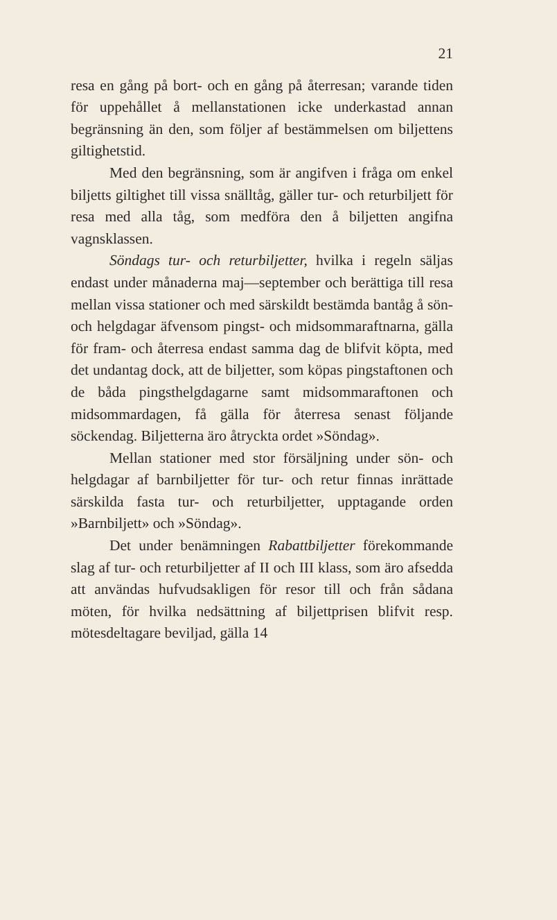21
resa en gång på bort- och en gång på åter­resan; varande tiden för uppehållet å mellan­stationen icke underkastad annan begränsning än den, som följer af bestämmelsen om biljettens giltighetstid.
Med den begränsning, som är angifven i fråga om enkel biljetts giltighet till vissa snäll­tåg, gäller tur- och returbiljett för resa med alla tåg, som medföra den å biljetten angifna vagnsklassen.
Söndags tur- och returbiljetter, hvilka i re­geln säljas endast under månaderna maj—sep­tember och berättiga till resa mellan vissa statio­ner och med särskildt bestämda bantåg å sön- och helgdagar äfvensom pingst- och midsommar­aftnarna, gälla för fram- och återresa endast samma dag de blifvit köpta, med det undantag dock, att de biljetter, som köpas pingstaftonen och de båda pingsthelgdagarne samt midsom­maraftonen och midsommardagen, få gälla för återresa senast följande söckendag. Biljetterna äro åtryckta ordet »Söndag».
Mellan stationer med stor försäljning un­der sön- och helgdagar af barnbiljetter för tur- och retur finnas inrättade särskilda fasta tur- och returbiljetter, upptagande orden »Barnbil­jett» och »Söndag».
Det under benämningen Rabattbiljetter före­kommande slag af tur- och returbiljetter af II och III klass, som äro afsedda att användas hufvudsakligen för resor till och från sådana möten, för hvilka nedsättning af biljettprisen blifvit resp. mötesdeltagare beviljad, gälla 14